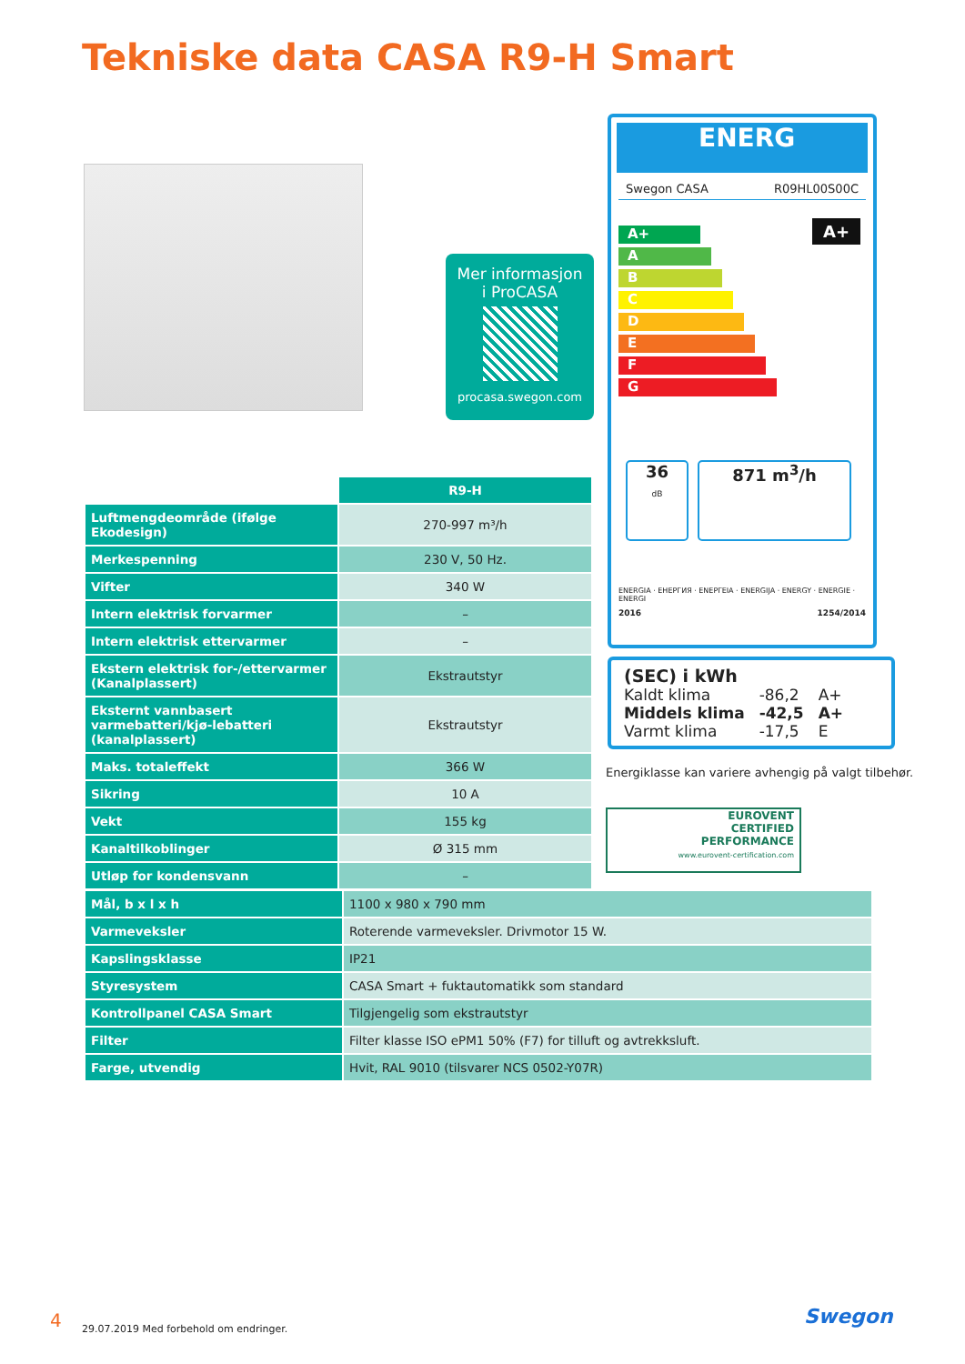Tekniske data CASA R9-H Smart
Mer informasjon
i ProCASA
procasa.swegon.com
ENERG
Swegon CASA R09HL00S00C
A+
A+
A
B
C
D
E
F
G
36
dB
871 m<sup>3</sup>/h
ENERGIA · ЕНЕРГИЯ · ΕΝΕΡΓΕΙΑ · ENERGIJA · ENERGY · ENERGIE · ENERGI
2016 1254/2014
(SEC) i kWh
| Kaldt klima | -86,2 | A+ |
| Middels klima | -42,5 | A+ |
| Varmt klima | -17,5 | E |
Energiklasse kan variere avhengig på valgt tilbehør.
EUROVENT
CERTIFIED
PERFORMANCE
www.eurovent-certification.com
| | R9-H |
| Luftmengdeområde (ifølge Ekodesign) | 270-997 m³/h |
| Merkespenning | 230 V, 50 Hz. |
| Vifter | 340 W |
| Intern elektrisk forvarmer | – |
| Intern elektrisk ettervarmer | – |
| Ekstern elektrisk for-/ettervarmer (Kanalplassert) | Ekstrautstyr |
| Eksternt vannbasert varmebatteri/kjø-lebatteri (kanalplassert) | Ekstrautstyr |
| Maks. totaleffekt | 366 W |
| Sikring | 10 A |
| Vekt | 155 kg |
| Kanaltilkoblinger | Ø 315 mm |
| Utløp for kondensvann | – |
| Mål, b x l x h | 1100 x 980 x 790 mm |
| Varmeveksler | Roterende varmeveksler. Drivmotor 15 W. |
| Kapslingsklasse | IP21 |
| Styresystem | CASA Smart + fuktautomatikk som standard |
| Kontrollpanel CASA Smart | Tilgjengelig som ekstrautstyr |
| Filter | Filter klasse ISO ePM1 50% (F7) for tilluft og avtrekksluft. |
| Farge, utvendig | Hvit, RAL 9010 (tilsvarer NCS 0502-Y07R) |
4
29.07.2019 Med forbehold om endringer.
Swegon